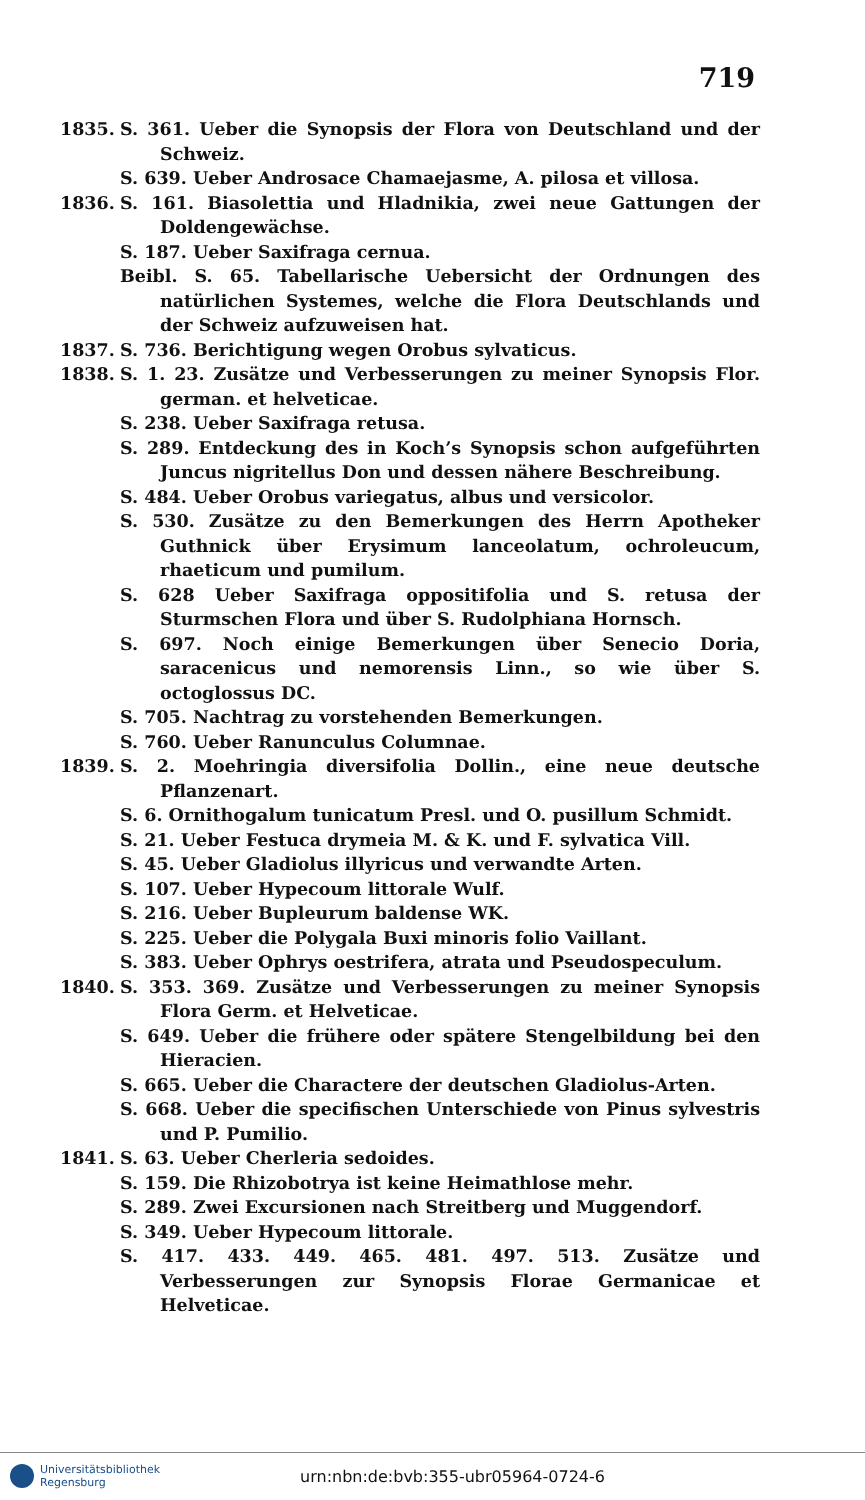719
1835. S. 361. Ueber die Synopsis der Flora von Deutschland und der Schweiz.
S. 639. Ueber Androsace Chamaejasme, A. pilosa et villosa.
1836. S. 161. Biasolettia und Hladnikia, zwei neue Gattungen der Doldengewächse.
S. 187. Ueber Saxifraga cernua.
Beibl. S. 65. Tabellarische Uebersicht der Ordnungen des natürlichen Systemes, welche die Flora Deutschlands und der Schweiz aufzuweisen hat.
1837. S. 736. Berichtigung wegen Orobus sylvaticus.
1838. S. 1. 23. Zusätze und Verbesserungen zu meiner Synopsis Flor. german. et helveticae.
S. 238. Ueber Saxifraga retusa.
S. 289. Entdeckung des in Koch’s Synopsis schon aufgeführten Juncus nigritellus Don und dessen nähere Beschreibung.
S. 484. Ueber Orobus variegatus, albus und versicolor.
S. 530. Zusätze zu den Bemerkungen des Herrn Apotheker Guthnick über Erysimum lanceolatum, ochroleucum, rhaeticum und pumilum.
S. 628 Ueber Saxifraga oppositifolia und S. retusa der Sturmschen Flora und über S. Rudolphiana Hornsch.
S. 697. Noch einige Bemerkungen über Senecio Doria, saracenicus und nemorensis Linn., so wie über S. octoglossus DC.
S. 705. Nachtrag zu vorstehenden Bemerkungen.
S. 760. Ueber Ranunculus Columnae.
1839. S. 2. Moehringia diversifolia Dollin., eine neue deutsche Pflanzenart.
S. 6. Ornithogalum tunicatum Presl. und O. pusillum Schmidt.
S. 21. Ueber Festuca drymeia M. & K. und F. sylvatica Vill.
S. 45. Ueber Gladiolus illyricus und verwandte Arten.
S. 107. Ueber Hypecoum littorale Wulf.
S. 216. Ueber Bupleurum baldense WK.
S. 225. Ueber die Polygala Buxi minoris folio Vaillant.
S. 383. Ueber Ophrys oestrifera, atrata und Pseudospeculum.
1840. S. 353. 369. Zusätze und Verbesserungen zu meiner Synopsis Flora Germ. et Helveticae.
S. 649. Ueber die frühere oder spätere Stengelbildung bei den Hieracien.
S. 665. Ueber die Charactere der deutschen Gladiolus-Arten.
S. 668. Ueber die specifischen Unterschiede von Pinus sylvestris und P. Pumilio.
1841. S. 63. Ueber Cherleria sedoides.
S. 159. Die Rhizobotrya ist keine Heimathlose mehr.
S. 289. Zwei Excursionen nach Streitberg und Muggendorf.
S. 349. Ueber Hypecoum littorale.
S. 417. 433. 449. 465. 481. 497. 513. Zusätze und Verbesserungen zur Synopsis Florae Germanicae et Helveticae.
Universitätsbibliothek
Regensburg
urn:nbn:de:bvb:355-ubr05964-0724-6